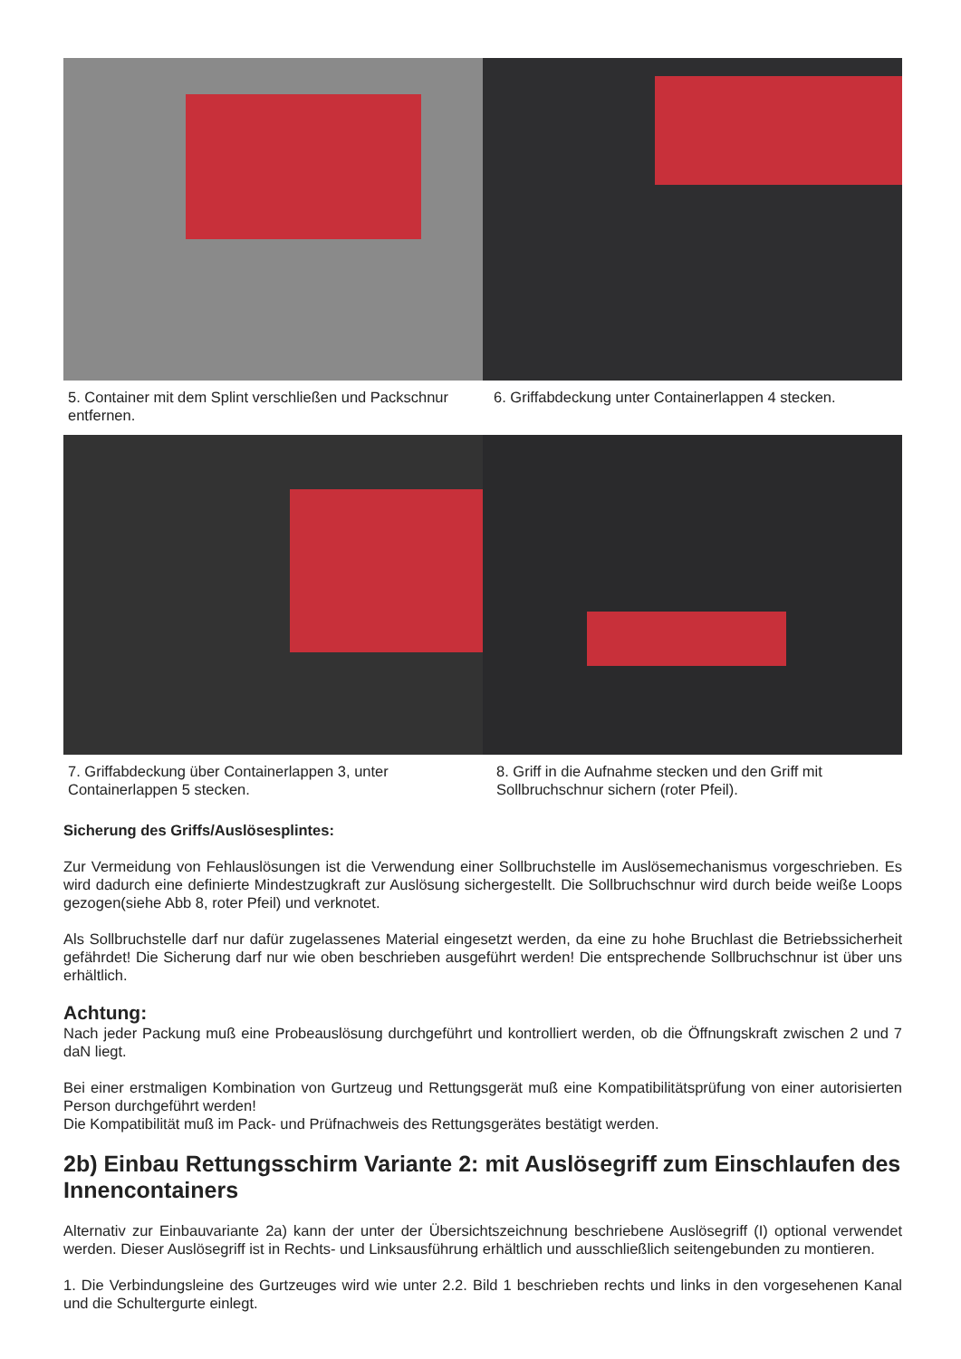5. Container mit dem Splint verschließen und Packschnur entfernen.
6. Griffabdeckung unter Containerlappen 4 stecken.
7. Griffabdeckung über Containerlappen 3, unter Containerlappen 5 stecken.
8. Griff in die Aufnahme stecken und den Griff mit Sollbruchschnur sichern (roter Pfeil).
Sicherung des Griffs/Auslösesplintes:
Zur Vermeidung von Fehlauslösungen ist die Verwendung einer Sollbruchstelle im Auslösemechanismus vorgeschrieben. Es wird dadurch eine definierte Mindestzugkraft zur Auslösung sichergestellt. Die Sollbruchschnur wird durch beide weiße Loops gezogen(siehe Abb 8, roter Pfeil) und verknotet.
Als Sollbruchstelle darf nur dafür zugelassenes Material eingesetzt werden, da eine zu hohe Bruchlast die Betriebssicherheit gefährdet! Die Sicherung darf nur wie oben beschrieben ausgeführt werden! Die entsprechende Sollbruchschnur ist über uns erhältlich.
Achtung:
Nach jeder Packung muß eine Probeauslösung durchgeführt und kontrolliert werden, ob die Öffnungskraft zwischen 2 und 7 daN liegt.
Bei einer erstmaligen Kombination von Gurtzeug und Rettungsgerät muß eine Kompatibilitätsprüfung von einer autorisierten Person durchgeführt werden!
Die Kompatibilität muß im Pack- und Prüfnachweis des Rettungsgerätes bestätigt werden.
2b) Einbau Rettungsschirm Variante 2: mit Auslösegriff zum Einschlaufen des Innencontainers
Alternativ zur Einbauvariante 2a) kann der unter der Übersichtszeichnung beschriebene Auslösegriff (I) optional verwendet werden. Dieser Auslösegriff ist in Rechts- und Linksausführung erhältlich und ausschließlich seitengebunden zu montieren.
1. Die Verbindungsleine des Gurtzeuges wird wie unter 2.2. Bild 1 beschrieben rechts und links in den vorgesehenen Kanal und die Schultergurte einlegt.